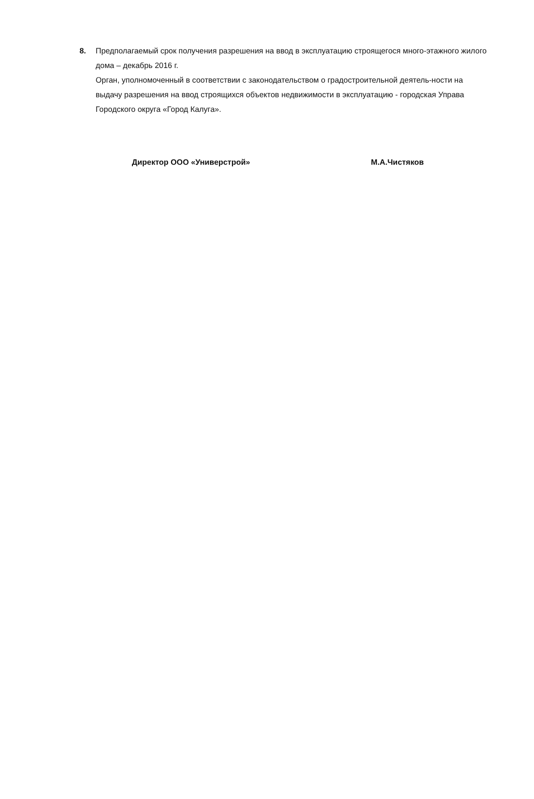8.
Предполагаемый срок получения разрешения на ввод в эксплуатацию строящегося много-этажного жилого дома – декабрь 2016 г.
Орган, уполномоченный в соответствии с законодательством о градостроительной деятель-ности на выдачу разрешения на ввод строящихся объектов недвижимости в эксплуатацию - городская Управа Городского округа «Город Калуга».
Директор ООО «Универстрой» М.А.Чистяков